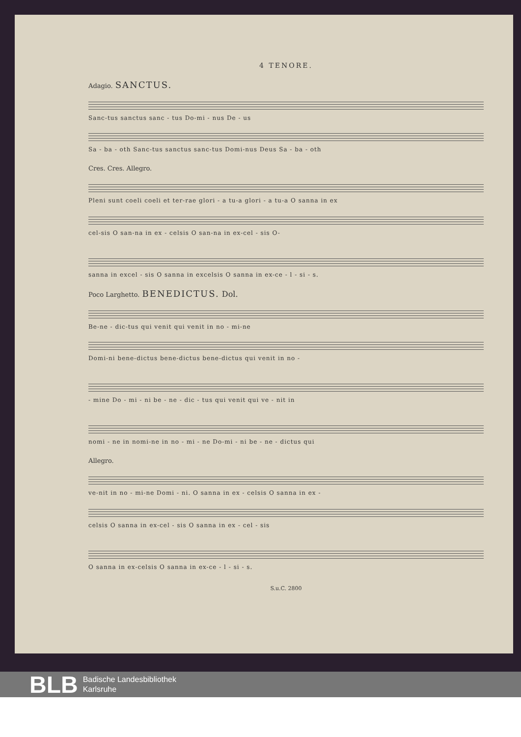4 TENORE.
Adagio. SANCTUS.
Sanc-tus sanctus sanc - tus Do-mi - nus De - us
Sa - ba - oth Sanc-tus sanctus sanc-tus Domi-nus Deus Sa - ba - oth
Cres. Cres. Allegro.
Pleni sunt coeli coeli et ter-rae glori - a tu-a glori - a tu-a O sanna in ex
cel-sis O san-na in ex - celsis O san-na in ex-cel - sis O-
sanna in excel - sis O sanna in excelsis O sanna in ex-ce - l - si - s.
Poco Larghetto. BENEDICTUS. Dol.
Be-ne - dic-tus qui venit qui venit in no - mi-ne
Domi-ni bene-dictus bene-dictus bene-dictus qui venit in no -
- mine Do - mi - ni be - ne - dic - tus qui venit qui ve - nit in
nomi - ne in nomi-ne in no - mi - ne Do-mi - ni be - ne - dictus qui
Allegro.
ve-nit in no - mi-ne Domi - ni. O sanna in ex - celsis O sanna in ex -
celsis O sanna in ex-cel - sis O sanna in ex - cel - sis
O sanna in ex-celsis O sanna in ex-ce - l - si - s.
S.u.C. 2800
BLB
Badische Landesbibliothek
Karlsruhe